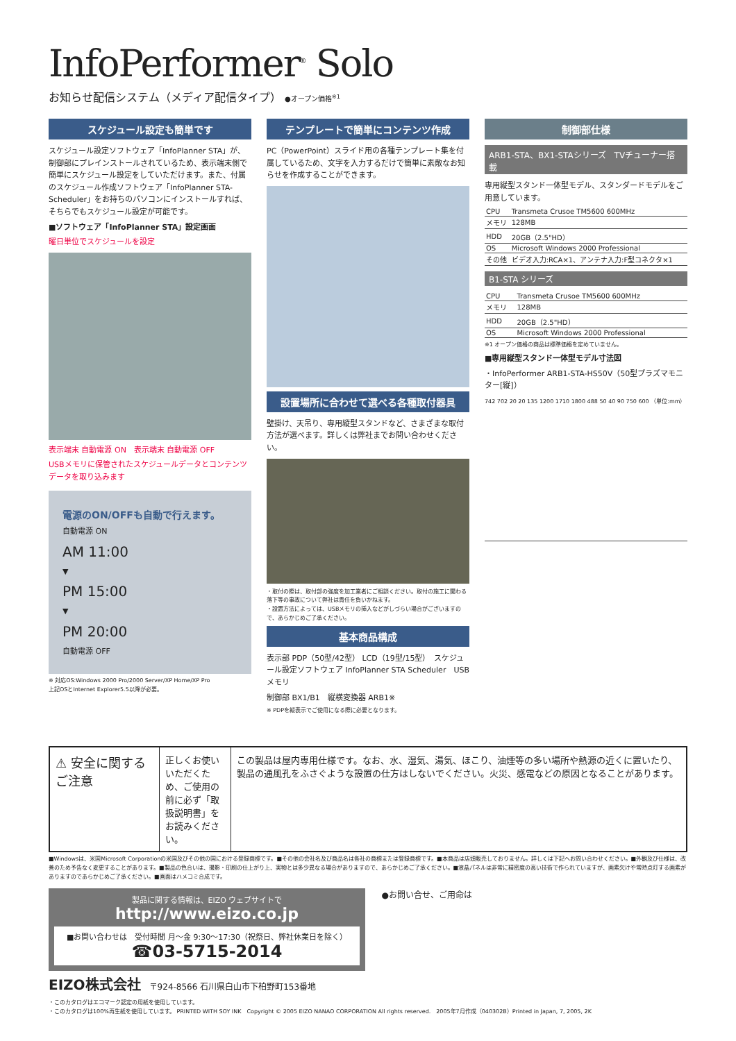InfoPerformer<sup>®</sup> Solo
お知らせ配信システム（メディア配信タイプ） ●オープン価格<sup>※1</sup>
スケジュール設定も簡単です
スケジュール設定ソフトウェア「InfoPlanner STA」が、制御部にプレインストールされているため、表示端末側で簡単にスケジュール設定をしていただけます。また、付属のスケジュール作成ソフトウェア「InfoPlanner STA-Scheduler」をお持ちのパソコンにインストールすれば、そちらでもスケジュール設定が可能です。
■ソフトウェア「InfoPlanner STA」設定画面
曜日単位でスケジュールを設定
表示端末 自動電源 ON　表示端末 自動電源 OFF
USBメモリに保管されたスケジュールデータとコンテンツデータを取り込みます
電源のON/OFFも自動で行えます。
自動電源 ON
AM 11:00
▼
PM 15:00
▼
PM 20:00
自動電源 OFF
※ 対応OS:Windows 2000 Pro/2000 Server/XP Home/XP Pro
上記OSとInternet Explorer5.5以降が必要。
テンプレートで簡単にコンテンツ作成
PC（PowerPoint）スライド用の各種テンプレート集を付属しているため、文字を入力するだけで簡単に素敵なお知らせを作成することができます。
設置場所に合わせて選べる各種取付器具
壁掛け、天吊り、専用縦型スタンドなど、さまざまな取付方法が選べます。詳しくは弊社までお問い合わせください。
・取付の際は、取付部の強度を加工業者にご相談ください。取付の施工に関わる落下等の事故について弊社は責任を負いかねます。
・設置方法によっては、USBメモリの挿入などがしづらい場合がございますので、あらかじめご了承ください。
基本商品構成
表示部 PDP（50型/42型） LCD（19型/15型）　スケジュール設定ソフトウェア InfoPlanner STA Scheduler　USBメモリ
制御部 BX1/B1　縦横変換器 ARB1※
※ PDPを縦表示でご使用になる際に必要となります。
制御部仕様
ARB1-STA、BX1-STAシリーズ　TVチューナー搭載
専用縦型スタンド一体型モデル、スタンダードモデルをご用意しています。
| CPU | Transmeta Crusoe TM5600 600MHz |
| メモリ | 128MB |
| HDD | 20GB（2.5"HD） |
| OS | Microsoft Windows 2000 Professional |
| その他 | ビデオ入力:RCA×1、アンテナ入力:F型コネクタ×1 |
B1-STA シリーズ
| CPU | Transmeta Crusoe TM5600 600MHz |
| メモリ | 128MB |
| HDD | 20GB（2.5"HD） |
| OS | Microsoft Windows 2000 Professional |
※1 オープン価格の商品は標準価格を定めていません。
■専用縦型スタンド一体型モデル寸法図
・InfoPerformer ARB1-STA-HS50V（50型プラズマモニター[縦]）
742 702 20 20 135 1200 1710 1800 488 50 40 90 750 600 （単位:mm）
⚠ 安全に関するご注意
正しくお使いいただくため、ご使用の前に必ず「取扱説明書」をお読みください。
この製品は屋内専用仕様です。なお、水、湿気、湯気、ほこり、油煙等の多い場所や熱源の近くに置いたり、製品の通風孔をふさぐような設置の仕方はしないでください。火災、感電などの原因となることがあります。
■Windowsは、米国Microsoft Corporationの米国及びその他の国における登録商標です。■その他の会社名及び商品名は各社の商標または登録商標です。■本商品は店頭販売しておりません。詳しくは下記へお問い合わせください。■外観及び仕様は、改善のため予告なく変更することがあります。■製品の色合いは、撮影・印刷の仕上がり上、実物とは多少異なる場合がありますので、あらかじめご了承ください。■液晶パネルは非常に精密度の高い技術で作られていますが、画素欠けや常時点灯する画素がありますのであらかじめご了承ください。■画面はハメコミ合成です。
製品に関する情報は、EIZO ウェブサイトで
http://www.eizo.co.jp
■お問い合わせは　受付時間 月〜金 9:30〜17:30（祝祭日、弊社休業日を除く）
☎03-5715-2014
●お問い合せ、ご用命は
EIZO株式会社　〒924-8566 石川県白山市下柏野町153番地
・このカタログはエコマーク認定の用紙を使用しています。
・このカタログは100%再生紙を使用しています。 PRINTED WITH SOY INK　Copyright © 2005 EIZO NANAO CORPORATION All rights reserved.　2005年7月作成（040302B）Printed in Japan, 7, 2005, 2K